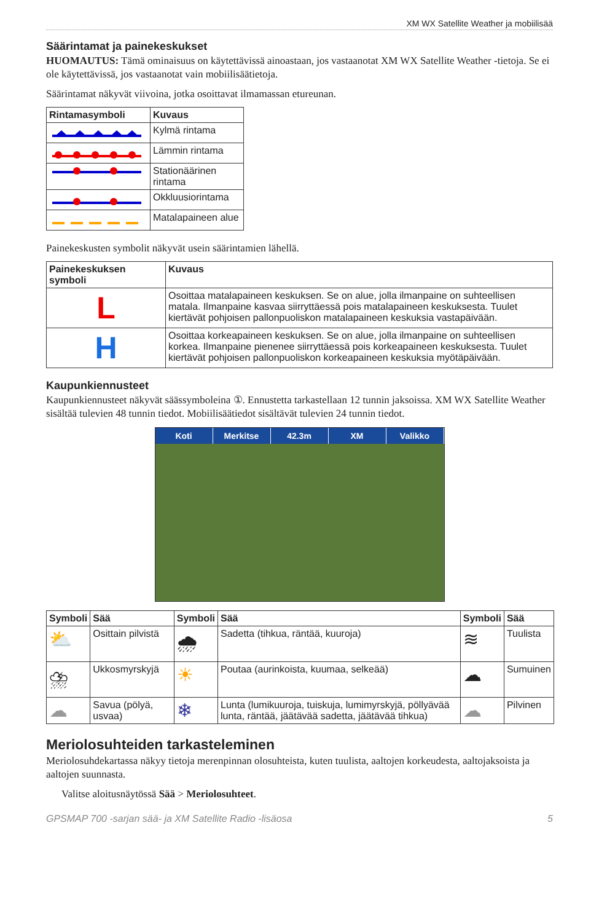XM WX Satellite Weather ja mobiilisää
Säärintamat ja painekeskukset
HUOMAUTUS: Tämä ominaisuus on käytettävissä ainoastaan, jos vastaanotat XM WX Satellite Weather -tietoja. Se ei ole käytettävissä, jos vastaanotat vain mobiilisäätietoja.
Säärintamat näkyvät viivoina, jotka osoittavat ilmamassan etureunan.
| Rintamasymboli | Kuvaus |
| --- | --- |
| | Kylmä rintama |
| | Lämmin rintama |
| | Stationäärinen rintama |
| | Okkluusiorintama |
| | Matalapaineen alue |
Painekeskusten symbolit näkyvät usein säärintamien lähellä.
| Painekeskuksen symboli | Kuvaus |
| --- | --- |
| L | Osoittaa matalapaineen keskuksen. Se on alue, jolla ilmanpaine on suhteellisen matala. Ilmanpaine kasvaa siirryttäessä pois matalapaineen keskuksesta. Tuulet kiertävät pohjoisen pallonpuoliskon matalapaineen keskuksia vastapäivään. |
| H | Osoittaa korkeapaineen keskuksen. Se on alue, jolla ilmanpaine on suhteellisen korkea. Ilmanpaine pienenee siirryttäessä pois korkeapaineen keskuksesta. Tuulet kiertävät pohjoisen pallonpuoliskon korkeapaineen keskuksia myötäpäivään. |
Kaupunkiennusteet
Kaupunkiennusteet näkyvät säässymboleina ①. Ennustetta tarkastellaan 12 tunnin jaksoissa. XM WX Satellite Weather sisältää tulevien 48 tunnin tiedot. Mobiilisäätiedot sisältävät tulevien 24 tunnin tiedot.
Koti Merkitse 42.3m XM Valikko
| Symboli | Sää | Symboli | Sää | Symboli | Sää |
| --- | --- | --- | --- | --- | --- |
| ⛅ | Osittain pilvistä | 🌧 | Sadetta (tihkua, räntää, kuuroja) | ≋ | Tuulista |
| ⛈ | Ukkosmyrskyjä | ☀ | Poutaa (aurinkoista, kuumaa, selkeää) | ☁ | Sumuinen |
| ☁ | Savua (pölyä, usvaa) | ❄ | Lunta (lumikuuroja, tuiskuja, lumimyrskyjä, pöllyävää lunta, räntää, jäätävää sadetta, jäätävää tihkua) | ☁ | Pilvinen |
Meriolosuhteiden tarkasteleminen
Meriolosuhdekartassa näkyy tietoja merenpinnan olosuhteista, kuten tuulista, aaltojen korkeudesta, aaltojaksoista ja aaltojen suunnasta.
Valitse aloitusnäytössä Sää > Meriolosuhteet.
GPSMAP 700 -sarjan sää- ja XM Satellite Radio -lisäosa 5